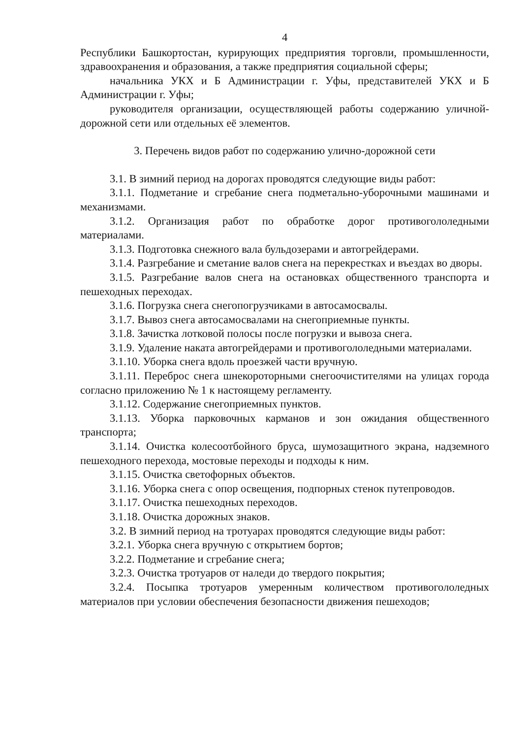4
Республики Башкортостан, курирующих предприятия торговли, промышленности, здравоохранения и образования, а также предприятия социальной сферы;
начальника УКХ и Б Администрации г. Уфы, представителей УКХ и Б Администрации г. Уфы;
руководителя организации, осуществляющей работы содержанию уличной-дорожной сети или отдельных её элементов.
3. Перечень видов работ по содержанию улично-дорожной сети
3.1. В зимний период на дорогах проводятся следующие виды работ:
3.1.1. Подметание и сгребание снега подметально-уборочными машинами и механизмами.
3.1.2. Организация работ по обработке дорог противогололедными материалами.
3.1.3. Подготовка снежного вала бульдозерами и автогрейдерами.
3.1.4. Разгребание и сметание валов снега на перекрестках и въездах во дворы.
3.1.5. Разгребание валов снега на остановках общественного транспорта и пешеходных переходах.
3.1.6. Погрузка снега снегопогрузчиками в автосамосвалы.
3.1.7. Вывоз снега автосамосвалами на снегоприемные пункты.
3.1.8. Зачистка лотковой полосы после погрузки и вывоза снега.
3.1.9. Удаление наката автогрейдерами и противогололедными материалами.
3.1.10. Уборка снега вдоль проезжей части вручную.
3.1.11. Переброс снега шнекороторными снегоочистителями на улицах города согласно приложению № 1 к настоящему регламенту.
3.1.12. Содержание снегоприемных пунктов.
3.1.13. Уборка парковочных карманов и зон ожидания общественного транспорта;
3.1.14. Очистка колесоотбойного бруса, шумозащитного экрана, надземного пешеходного перехода, мостовые переходы и подходы к ним.
3.1.15. Очистка светофорных объектов.
3.1.16. Уборка снега с опор освещения, подпорных стенок путепроводов.
3.1.17. Очистка пешеходных переходов.
3.1.18. Очистка дорожных знаков.
3.2. В зимний период на тротуарах проводятся следующие виды работ:
3.2.1. Уборка снега вручную с открытием бортов;
3.2.2. Подметание и сгребание снега;
3.2.3. Очистка тротуаров от наледи до твердого покрытия;
3.2.4. Посыпка тротуаров умеренным количеством противогололедных материалов при условии обеспечения безопасности движения пешеходов;